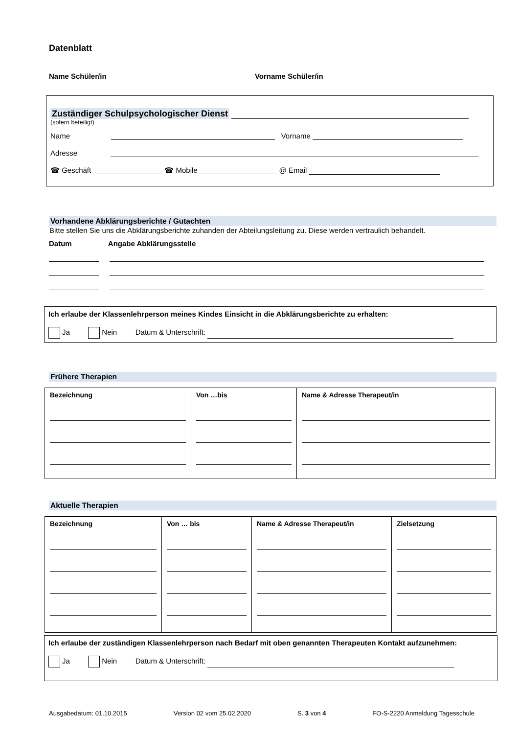Datenblatt
Name Schüler/in Vorname Schüler/in
Zuständiger Schulpsychologischer Dienst
(sofern beteiligt)
Name Vorname
Adresse
☎ Geschäft _________________ ☎ Mobile ___________________ @ Email
Vorhandene Abklärungsberichte / Gutachten
Bitte stellen Sie uns die Abklärungsberichte zuhanden der Abteilungsleitung zu. Diese werden vertraulich behandelt.
Datum Angabe Abklärungsstelle
Ich erlaube der Klassenlehrperson meines Kindes Einsicht in die Abklärungsberichte zu erhalten:
Ja Nein Datum & Unterschrift:
Frühere Therapien
| Bezeichnung | Von …bis | Name & Adresse Therapeut/in |
Aktuelle Therapien
| Bezeichnung | Von … bis | Name & Adresse Therapeut/in | Zielsetzung |
Ich erlaube der zuständigen Klassenlehrperson nach Bedarf mit oben genannten Therapeuten Kontakt aufzunehmen:
Ja Nein Datum & Unterschrift:
Ausgabedatum: 01.10.2015 Version 02 vom 25.02.2020 S. 3 von 4 FO-S-2220 Anmeldung Tagesschule